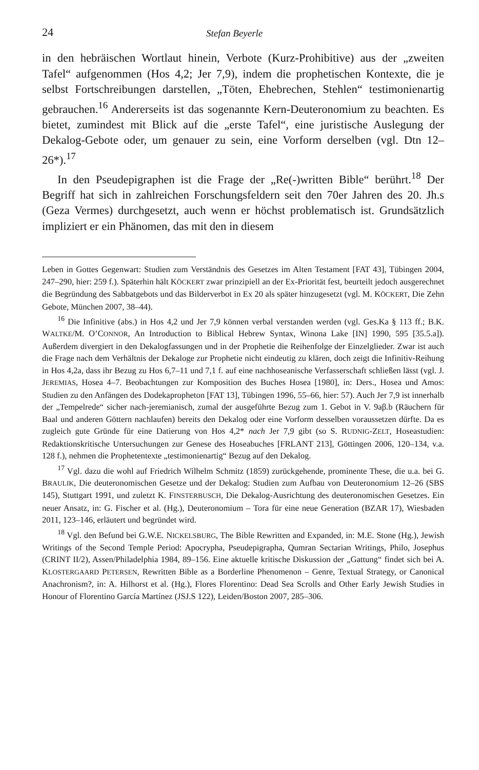24 Stefan Beyerle
in den hebräischen Wortlaut hinein, Verbote (Kurz-Prohibitive) aus der „zweiten Tafel“ aufgenommen (Hos 4,2; Jer 7,9), indem die prophetischen Kontexte, die je selbst Fortschreibungen darstellen, „Töten, Ehebrechen, Stehlen“ testimonienartig gebrauchen.<sup>16</sup> Andererseits ist das sogenannte Kern-Deuteronomium zu beachten. Es bietet, zumindest mit Blick auf die „erste Tafel“, eine juristische Auslegung der Dekalog-Gebote oder, um genauer zu sein, eine Vorform derselben (vgl. Dtn 12–26*).<sup>17</sup>
In den Pseudepigraphen ist die Frage der „Re(-)written Bible“ berührt.<sup>18</sup> Der Begriff hat sich in zahlreichen Forschungsfeldern seit den 70er Jahren des 20. Jh.s (Geza Vermes) durchgesetzt, auch wenn er höchst problematisch ist. Grundsätzlich impliziert er ein Phänomen, das mit den in diesem
Leben in Gottes Gegenwart: Studien zum Verständnis des Gesetzes im Alten Testament [FAT 43], Tübingen 2004, 247–290, hier: 259 f.). Späterhin hält KÖCKERT zwar prinzipiell an der Ex-Priorität fest, beurteilt jedoch ausgerechnet die Begründung des Sabbatgebots und das Bilderverbot in Ex 20 als später hinzugesetzt (vgl. M. KÖCKERT, Die Zehn Gebote, München 2007, 38–44).
<sup>16</sup> Die Infinitive (abs.) in Hos 4,2 und Jer 7,9 können verbal verstanden werden (vgl. Ges.Ka § 113 ff.; B.K. WALTKE/M. O’CONNOR, An Introduction to Biblical Hebrew Syntax, Winona Lake [IN] 1990, 595 [35.5.a]). Außerdem divergiert in den Dekalogfassungen und in der Prophetie die Reihenfolge der Einzelglieder. Zwar ist auch die Frage nach dem Verhältnis der Dekaloge zur Prophetie nicht eindeutig zu klären, doch zeigt die Infinitiv-Reihung in Hos 4,2a, dass ihr Bezug zu Hos 6,7–11 und 7,1 f. auf eine nachhoseanische Verfasserschaft schließen lässt (vgl. J. JEREMIAS, Hosea 4–7. Beobachtungen zur Komposition des Buches Hosea [1980], in: Ders., Hosea und Amos: Studien zu den Anfängen des Dodekapropheton [FAT 13], Tübingen 1996, 55–66, hier: 57). Auch Jer 7,9 ist innerhalb der „Tempelrede“ sicher nach-jeremianisch, zumal der ausgeführte Bezug zum 1. Gebot in V. 9aβ.b (Räuchern für Baal und anderen Göttern nachlaufen) bereits den Dekalog oder eine Vorform desselben voraussetzen dürfte. Da es zugleich gute Gründe für eine Datierung von Hos 4,2* nach Jer 7,9 gibt (so S. RUDNIG-ZELT, Hoseastudien: Redaktionskritische Untersuchungen zur Genese des Hoseabuches [FRLANT 213], Göttingen 2006, 120–134, v.a. 128 f.), nehmen die Prophetentexte „testimonienartig“ Bezug auf den Dekalog.
<sup>17</sup> Vgl. dazu die wohl auf Friedrich Wilhelm Schmitz (1859) zurückgehende, prominente These, die u.a. bei G. BRAULIK, Die deuteronomischen Gesetze und der Dekalog: Studien zum Aufbau von Deuteronomium 12–26 (SBS 145), Stuttgart 1991, und zuletzt K. FINSTERBUSCH, Die Dekalog-Ausrichtung des deuteronomischen Gesetzes. Ein neuer Ansatz, in: G. Fischer et al. (Hg.), Deuteronomium – Tora für eine neue Generation (BZAR 17), Wiesbaden 2011, 123–146, erläutert und begründet wird.
<sup>18</sup> Vgl. den Befund bei G.W.E. NICKELSBURG, The Bible Rewritten and Expanded, in: M.E. Stone (Hg.), Jewish Writings of the Second Temple Period: Apocrypha, Pseudepigrapha, Qumran Sectarian Writings, Philo, Josephus (CRINT II/2), Assen/Philadelphia 1984, 89–156. Eine aktuelle kritische Diskussion der „Gattung“ findet sich bei A. KLOSTERGAARD PETERSEN, Rewritten Bible as a Borderline Phenomenon – Genre, Textual Strategy, or Canonical Anachronism?, in: A. Hilhorst et al. (Hg.), Flores Florentino: Dead Sea Scrolls and Other Early Jewish Studies in Honour of Florentino García Martínez (JSJ.S 122), Leiden/Boston 2007, 285–306.